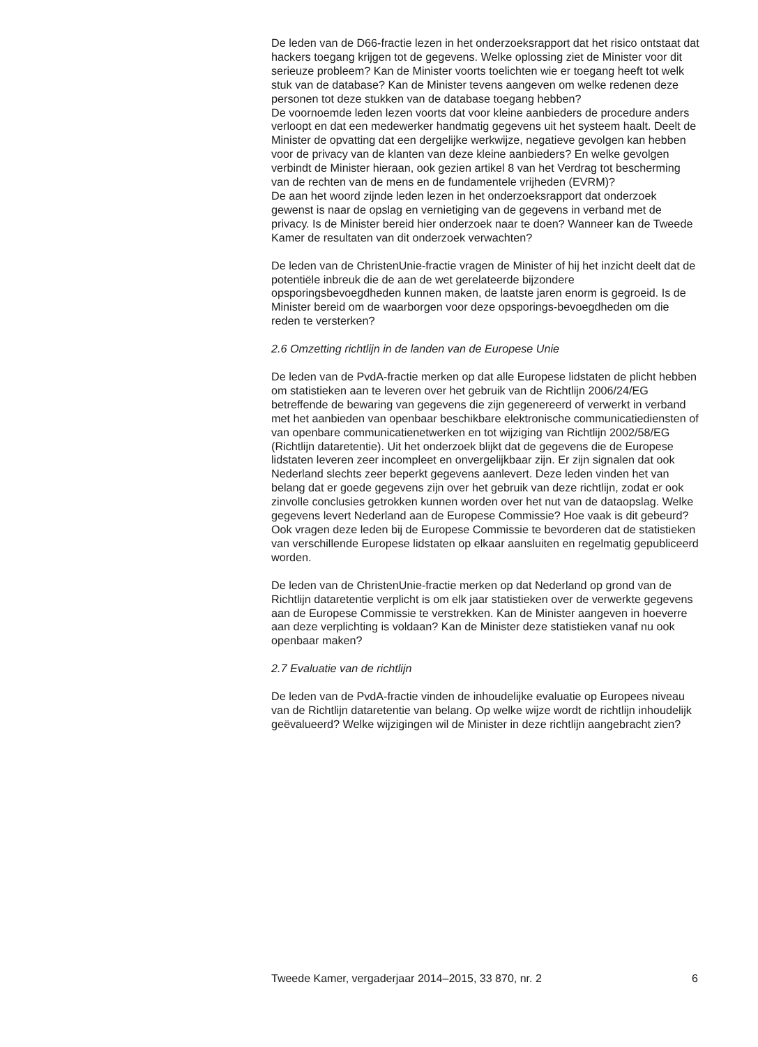De leden van de D66-fractie lezen in het onderzoeksrapport dat het risico ontstaat dat hackers toegang krijgen tot de gegevens. Welke oplossing ziet de Minister voor dit serieuze probleem? Kan de Minister voorts toelichten wie er toegang heeft tot welk stuk van de database? Kan de Minister tevens aangeven om welke redenen deze personen tot deze stukken van de database toegang hebben?
De voornoemde leden lezen voorts dat voor kleine aanbieders de procedure anders verloopt en dat een medewerker handmatig gegevens uit het systeem haalt. Deelt de Minister de opvatting dat een dergelijke werkwijze, negatieve gevolgen kan hebben voor de privacy van de klanten van deze kleine aanbieders? En welke gevolgen verbindt de Minister hieraan, ook gezien artikel 8 van het Verdrag tot bescherming van de rechten van de mens en de fundamentele vrijheden (EVRM)?
De aan het woord zijnde leden lezen in het onderzoeksrapport dat onderzoek gewenst is naar de opslag en vernietiging van de gegevens in verband met de privacy. Is de Minister bereid hier onderzoek naar te doen? Wanneer kan de Tweede Kamer de resultaten van dit onderzoek verwachten?
De leden van de ChristenUnie-fractie vragen de Minister of hij het inzicht deelt dat de potentiële inbreuk die de aan de wet gerelateerde bijzondere opsporingsbevoegdheden kunnen maken, de laatste jaren enorm is gegroeid. Is de Minister bereid om de waarborgen voor deze opsporings-bevoegdheden om die reden te versterken?
2.6 Omzetting richtlijn in de landen van de Europese Unie
De leden van de PvdA-fractie merken op dat alle Europese lidstaten de plicht hebben om statistieken aan te leveren over het gebruik van de Richtlijn 2006/24/EG betreffende de bewaring van gegevens die zijn gegenereerd of verwerkt in verband met het aanbieden van openbaar beschikbare elektronische communicatiediensten of van openbare communicatienetwerken en tot wijziging van Richtlijn 2002/58/EG (Richtlijn dataretentie). Uit het onderzoek blijkt dat de gegevens die de Europese lidstaten leveren zeer incompleet en onvergelijkbaar zijn. Er zijn signalen dat ook Nederland slechts zeer beperkt gegevens aanlevert. Deze leden vinden het van belang dat er goede gegevens zijn over het gebruik van deze richtlijn, zodat er ook zinvolle conclusies getrokken kunnen worden over het nut van de dataopslag. Welke gegevens levert Nederland aan de Europese Commissie? Hoe vaak is dit gebeurd? Ook vragen deze leden bij de Europese Commissie te bevorderen dat de statistieken van verschillende Europese lidstaten op elkaar aansluiten en regelmatig gepubliceerd worden.
De leden van de ChristenUnie-fractie merken op dat Nederland op grond van de Richtlijn dataretentie verplicht is om elk jaar statistieken over de verwerkte gegevens aan de Europese Commissie te verstrekken. Kan de Minister aangeven in hoeverre aan deze verplichting is voldaan? Kan de Minister deze statistieken vanaf nu ook openbaar maken?
2.7 Evaluatie van de richtlijn
De leden van de PvdA-fractie vinden de inhoudelijke evaluatie op Europees niveau van de Richtlijn dataretentie van belang. Op welke wijze wordt de richtlijn inhoudelijk geëvalueerd? Welke wijzigingen wil de Minister in deze richtlijn aangebracht zien?
Tweede Kamer, vergaderjaar 2014–2015, 33 870, nr. 2 6